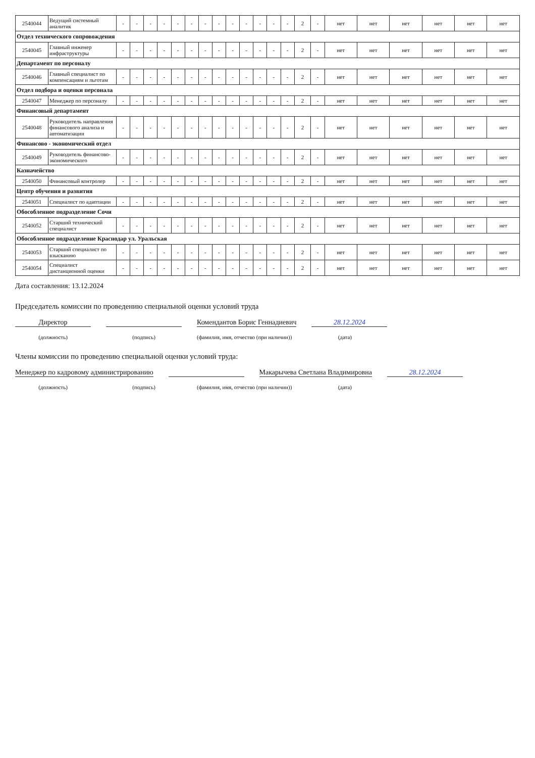| 2540044 | Ведущий системный аналитик | - | - | - | - | - | - | - | - | - | - | - | - | - | 2 | - | нет | нет | нет | нет | нет | нет |
| Отдел технического сопровождения | | | | | | | | | | | | | | | | | | | | | | |
| 2540045 | Главный инженер инфраструктуры | - | - | - | - | - | - | - | - | - | - | - | - | - | 2 | - | нет | нет | нет | нет | нет | нет |
| Департамент по персоналу | | | | | | | | | | | | | | | | | | | | | | |
| 2540046 | Главный специалист по компенсациям и льготам | - | - | - | - | - | - | - | - | - | - | - | - | - | 2 | - | нет | нет | нет | нет | нет | нет |
| Отдел подбора и оценки персонала | | | | | | | | | | | | | | | | | | | | | | |
| 2540047 | Менеджер по персоналу | - | - | - | - | - | - | - | - | - | - | - | - | - | 2 | - | нет | нет | нет | нет | нет | нет |
| Финансовый департамент | | | | | | | | | | | | | | | | | | | | | | |
| 2540048 | Руководитель направления финансового анализа и автоматизации | - | - | - | - | - | - | - | - | - | - | - | - | - | 2 | - | нет | нет | нет | нет | нет | нет |
| Финансово - экономический отдел | | | | | | | | | | | | | | | | | | | | | | |
| 2540049 | Руководитель финансово-экономического | - | - | - | - | - | - | - | - | - | - | - | - | - | 2 | - | нет | нет | нет | нет | нет | нет |
| Казначейство | | | | | | | | | | | | | | | | | | | | | | |
| 2540050 | Финансовый контролер | - | - | - | - | - | - | - | - | - | - | - | - | - | 2 | - | нет | нет | нет | нет | нет | нет |
| Центр обучения и развития | | | | | | | | | | | | | | | | | | | | | | |
| 2540051 | Специалист по адаптации | - | - | - | - | - | - | - | - | - | - | - | - | - | 2 | - | нет | нет | нет | нет | нет | нет |
| Обособленное подразделение Сочи | | | | | | | | | | | | | | | | | | | | | | |
| 2540052 | Старший технический специалист | - | - | - | - | - | - | - | - | - | - | - | - | - | 2 | - | нет | нет | нет | нет | нет | нет |
| Обособленное подразделение Краснодар ул. Уральская | | | | | | | | | | | | | | | | | | | | | | |
| 2540053 | Старший специалист по взысканию | - | - | - | - | - | - | - | - | - | - | - | - | - | 2 | - | нет | нет | нет | нет | нет | нет |
| 2540054 | Специалист дистанционной оценки | - | - | - | - | - | - | - | - | - | - | - | - | - | 2 | - | нет | нет | нет | нет | нет | нет |
Дата составления: 13.12.2024
Председатель комиссии по проведению специальной оценки условий труда
Директор
Комендантов Борис Геннадиевич
28.12.2024
(должность) (подпись) (фамилия, имя, отчество (при наличии))
(дата)
Члены комиссии по проведению специальной оценки условий труда:
Менеджер по кадровому администрированию
Макарычева Светлана Владимировна
28.12.2024
(должность) (подпись) (фамилия, имя, отчество (при наличии))
(дата)